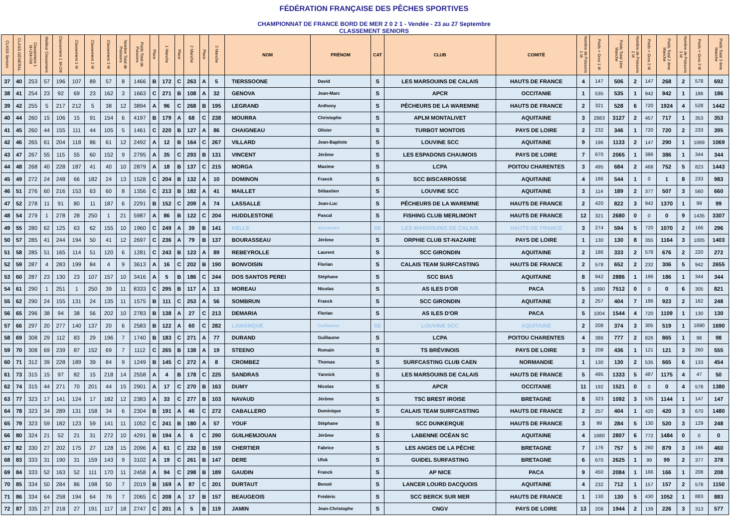FÉDÉRATION FRANÇAISE DES PÊCHES SPORTIVES
CHAMPIONNAT DE FRANCE BORD DE MER 2 0 2 1 - Vendée - 23 au 27 Septembre
CLASSEMENT SENIORS
| CLASS Seniors | CLASS GÉNÉRAL | Classement 1 M+2M+3M | Meilleur Classement | Classement 1 M+2M | Classement 1 M | Classement 2 M | Classement 3 M | Nombre Total de Poissons | Poids Total de Poissons | Place | 1 Manche | Place | 2 Manche | Place | 3 Manche | NOM | PRÉNOM | CAT | CLUB | COMITÉ | Nombre de Poissons 1 M | Poids + Gros 1 M | Poids Total 1ère Manche | Nombre de Poissons 2 M | Poids + Gros 2 M | Poids Total 2 ème Manche | Nombre de Poissons 3 M | Poids + Gros 3 M | Poids Total 3 ème Manche |
| --- | --- | --- | --- | --- | --- | --- | --- | --- | --- | --- | --- | --- | --- | --- | --- | --- | --- | --- | --- | --- | --- | --- | --- | --- | --- | --- | --- | --- | --- |
| 37 | 40 | 253 | 57 | 196 | 107 | 89 | 57 | 8 | 1466 | B | 172 | C | 263 | A | 5 | TIERSSOONE | David | S | LES MARSOUINS DE CALAIS | HAUTS DE FRANCE | 4 | 147 | 506 | 2 | 147 | 268 | 2 | 578 | 692 |
| 38 | 41 | 254 | 23 | 92 | 69 | 23 | 162 | 3 | 1663 | C | 271 | B | 108 | A | 32 | GENOVA | Jean-Marc | S | APCR | OCCITANIE | 1 | 535 | 535 | 1 | 942 | 942 | 1 | 186 | 186 |
| 39 | 42 | 255 | 5 | 217 | 212 | 5 | 38 | 12 | 3894 | A | 96 | C | 268 | B | 195 | LEGRAND | Anthony | S | PÊCHEURS DE LA WAREMNE | HAUTS DE FRANCE | 2 | 321 | 528 | 6 | 720 | 1924 | 4 | 528 | 1442 |
| 40 | 44 | 260 | 15 | 106 | 15 | 91 | 154 | 6 | 4197 | B | 179 | A | 68 | C | 238 | MOURRA | Christophe | S | APLM MONTALIVET | AQUITAINE | 3 | 2883 | 3127 | 2 | 457 | 717 | 1 | 353 | 353 |
| 41 | 45 | 260 | 44 | 155 | 111 | 44 | 105 | 5 | 1461 | C | 220 | B | 127 | A | 86 | CHAIGNEAU | Olivier | S | TURBOT MONTOIS | PAYS DE LOIRE | 2 | 232 | 346 | 1 | 720 | 720 | 2 | 233 | 395 |
| 42 | 46 | 265 | 61 | 204 | 118 | 86 | 61 | 12 | 2492 | A | 12 | B | 164 | C | 267 | VILLARD | Jean-Baptiste | S | LOUVINE SCC | AQUITAINE | 9 | 196 | 1133 | 2 | 147 | 290 | 1 | 1069 | 1069 |
| 43 | 47 | 267 | 55 | 115 | 55 | 60 | 152 | 9 | 2795 | A | 35 | C | 293 | B | 131 | VINCENT | Jérôme | S | LES ESPADONS CHAUMOIS | PAYS DE LOIRE | 7 | 670 | 2065 | 1 | 386 | 386 | 1 | 344 | 344 |
| 44 | 48 | 268 | 40 | 228 | 187 | 41 | 40 | 10 | 2879 | A | 18 | B | 137 | C | 215 | MORGA | Maxime | S | LCPA | POITOU CHARENTES | 3 | 495 | 684 | 2 | 468 | 752 | 5 | 823 | 1443 |
| 45 | 49 | 272 | 24 | 248 | 66 | 182 | 24 | 13 | 1528 | C | 204 | B | 132 | A | 10 | DOMINON | Franck | S | SCC BISCARROSSE | AQUITAINE | 4 | 186 | 544 | 1 | 0 | 1 | 8 | 233 | 983 |
| 46 | 51 | 276 | 60 | 216 | 153 | 63 | 60 | 8 | 1356 | C | 213 | B | 182 | A | 41 | MAILLET | Sébastien | S | LOUVINE SCC | AQUITAINE | 3 | 114 | 189 | 2 | 377 | 507 | 3 | 560 | 660 |
| 47 | 52 | 278 | 11 | 91 | 80 | 11 | 187 | 6 | 2291 | B | 152 | C | 209 | A | 74 | LASSALLE | Jean-Luc | S | PÊCHEURS DE LA WAREMNE | HAUTS DE FRANCE | 2 | 420 | 822 | 3 | 942 | 1370 | 1 | 99 | 99 |
| 48 | 54 | 279 | 1 | 278 | 28 | 250 | 1 | 21 | 5987 | A | 86 | B | 122 | C | 204 | HUDDLESTONE | Pascal | S | FISHING CLUB MERLIMONT | HAUTS DE FRANCE | 12 | 321 | 2680 | 0 | 0 | 0 | 9 | 1435 | 3307 |
| 49 | 55 | 280 | 62 | 125 | 63 | 62 | 155 | 10 | 1960 | C | 249 | A | 39 | B | 141 | KELLE | Alexandre | SE | LES MARSOUINS DE CALAIS | HAUTS DE FRANCE | 3 | 274 | 594 | 5 | 720 | 1070 | 2 | 166 | 296 |
| 50 | 57 | 285 | 41 | 244 | 194 | 50 | 41 | 12 | 2697 | C | 236 | A | 79 | B | 137 | BOURASSEAU | Jérôme | S | ORPHIE CLUB ST-NAZAIRE | PAYS DE LOIRE | 1 | 130 | 130 | 8 | 355 | 1164 | 3 | 1005 | 1403 |
| 51 | 58 | 285 | 51 | 165 | 114 | 51 | 120 | 6 | 1281 | C | 243 | B | 123 | A | 89 | REBEYROLLE | Laurent | S | SCC GIRONDIN | AQUITAINE | 2 | 186 | 333 | 2 | 578 | 676 | 2 | 220 | 272 |
| 52 | 59 | 287 | 4 | 283 | 199 | 84 | 4 | 9 | 3613 | A | 16 | C | 202 | B | 190 | BONVOISIN | Florian | S | CALAIS TEAM SURFCASTING | HAUTS DE FRANCE | 2 | 578 | 652 | 2 | 232 | 306 | 5 | 942 | 2655 |
| 53 | 60 | 287 | 23 | 130 | 23 | 107 | 157 | 10 | 3416 | A | 5 | B | 186 | C | 244 | DOS SANTOS PEREI | Stéphane | S | SCC BIAS | AQUITAINE | 8 | 942 | 2886 | 1 | 186 | 186 | 1 | 344 | 344 |
| 54 | 61 | 290 | 1 | 251 | 1 | 250 | 39 | 11 | 8333 | C | 295 | B | 117 | A | 13 | MOREAU | Nicolas | S | AS ILES D'OR | PACA | 5 | 1690 | 7512 | 0 | 0 | 0 | 6 | 305 | 821 |
| 55 | 62 | 290 | 24 | 155 | 131 | 24 | 135 | 11 | 1575 | B | 111 | C | 253 | A | 56 | SOMBRUN | Franck | S | SCC GIRONDIN | AQUITAINE | 2 | 257 | 404 | 7 | 186 | 923 | 2 | 162 | 248 |
| 56 | 65 | 296 | 38 | 94 | 38 | 56 | 202 | 10 | 2783 | B | 138 | A | 27 | C | 213 | DEMARIA | Florian | S | AS ILES D'OR | PACA | 5 | 1004 | 1544 | 4 | 720 | 1109 | 1 | 130 | 130 |
| 57 | 66 | 297 | 20 | 277 | 140 | 137 | 20 | 6 | 2583 | B | 122 | A | 60 | C | 282 | LAMARQUE | Guillaume | SE | LOUVINE SCC | AQUITAINE | 2 | 208 | 374 | 3 | 305 | 519 | 1 | 1690 | 1690 |
| 58 | 69 | 308 | 29 | 112 | 83 | 29 | 196 | 7 | 1740 | B | 183 | C | 271 | A | 77 | DURAND | Guillaume | S | LCPA | POITOU CHARENTES | 4 | 386 | 777 | 2 | 826 | 865 | 1 | 98 | 98 |
| 59 | 70 | 308 | 69 | 239 | 87 | 152 | 69 | 7 | 1112 | C | 265 | B | 138 | A | 19 | STEENO | Romain | S | TS BRÉVINOIS | PAYS DE LOIRE | 3 | 208 | 436 | 1 | 121 | 121 | 3 | 260 | 555 |
| 60 | 71 | 312 | 39 | 228 | 189 | 39 | 84 | 9 | 1249 | B | 145 | C | 272 | A | 8 | CROMBEZ | Thomas | S | SURFCASTING CLUB CAEN | NORMANDIE | 1 | 130 | 130 | 2 | 535 | 665 | 6 | 133 | 454 |
| 61 | 73 | 315 | 15 | 97 | 82 | 15 | 218 | 14 | 2558 | A | 4 | B | 178 | C | 225 | SANDRAS | Yannick | S | LES MARSOUINS DE CALAIS | HAUTS DE FRANCE | 5 | 495 | 1333 | 5 | 487 | 1175 | 4 | 47 | 50 |
| 62 | 74 | 315 | 44 | 271 | 70 | 201 | 44 | 15 | 2901 | A | 17 | C | 270 | B | 163 | DUMY | Nicolas | S | APCR | OCCITANIE | 11 | 192 | 1521 | 0 | 0 | 0 | 4 | 578 | 1380 |
| 63 | 77 | 323 | 17 | 141 | 124 | 17 | 182 | 12 | 2383 | A | 33 | C | 277 | B | 103 | NAVAUD | Jérôme | S | TSC BREST IROISE | BRETAGNE | 8 | 323 | 1092 | 3 | 535 | 1144 | 1 | 147 | 147 |
| 64 | 78 | 323 | 34 | 289 | 131 | 158 | 34 | 6 | 2304 | B | 191 | A | 46 | C | 272 | CABALLERO | Dominique | S | CALAIS TEAM SURFCASTING | HAUTS DE FRANCE | 2 | 257 | 404 | 1 | 420 | 420 | 3 | 670 | 1480 |
| 65 | 79 | 323 | 59 | 182 | 123 | 59 | 141 | 11 | 1052 | C | 241 | B | 180 | A | 57 | YOUF | Stéphane | S | SCC DUNKERQUE | HAUTS DE FRANCE | 3 | 99 | 284 | 5 | 130 | 520 | 3 | 129 | 248 |
| 66 | 80 | 324 | 21 | 52 | 21 | 31 | 272 | 10 | 4291 | B | 194 | A | 6 | C | 290 | GUILHEMJOUAN | Jérôme | S | LABENNE OCÉAN SC | AQUITAINE | 4 | 1680 | 2807 | 6 | 772 | 1484 | 0 | 0 | 0 |
| 67 | 82 | 330 | 27 | 202 | 175 | 27 | 128 | 15 | 2096 | A | 61 | C | 232 | B | 159 | CHERTIER | Fabrice | S | LES ANGES DE LA PÊCHE | BRETAGNE | 7 | 176 | 757 | 5 | 260 | 879 | 3 | 166 | 460 |
| 68 | 83 | 333 | 31 | 190 | 31 | 159 | 143 | 9 | 3102 | A | 19 | C | 261 | B | 147 | DERE | Ufuk | S | GUIDEL SURFASTING | BRETAGNE | 6 | 670 | 2625 | 1 | 99 | 99 | 2 | 377 | 378 |
| 69 | 84 | 333 | 52 | 163 | 52 | 111 | 170 | 11 | 2458 | A | 94 | C | 298 | B | 189 | GAUDIN | Franck | S | AP NICE | PACA | 9 | 450 | 2084 | 1 | 166 | 166 | 1 | 208 | 208 |
| 70 | 85 | 334 | 50 | 284 | 86 | 198 | 50 | 7 | 2019 | B | 169 | A | 87 | C | 201 | DURTAUT | Benoit | S | LANCER LOURD DACQUOIS | AQUITAINE | 4 | 232 | 712 | 1 | 157 | 157 | 2 | 578 | 1150 |
| 71 | 86 | 334 | 64 | 258 | 194 | 64 | 76 | 7 | 2065 | C | 208 | A | 17 | B | 157 | BEAUGEOIS | Frédéric | S | SCC BERCK SUR MER | HAUTS DE FRANCE | 1 | 130 | 130 | 5 | 430 | 1052 | 1 | 883 | 883 |
| 72 | 87 | 335 | 27 | 218 | 27 | 191 | 117 | 18 | 2747 | C | 201 | A | 5 | B | 119 | JAMIN | Jean-Christophe | S | CNGV | PAYS DE LOIRE | 13 | 208 | 1944 | 2 | 139 | 226 | 3 | 313 | 577 |